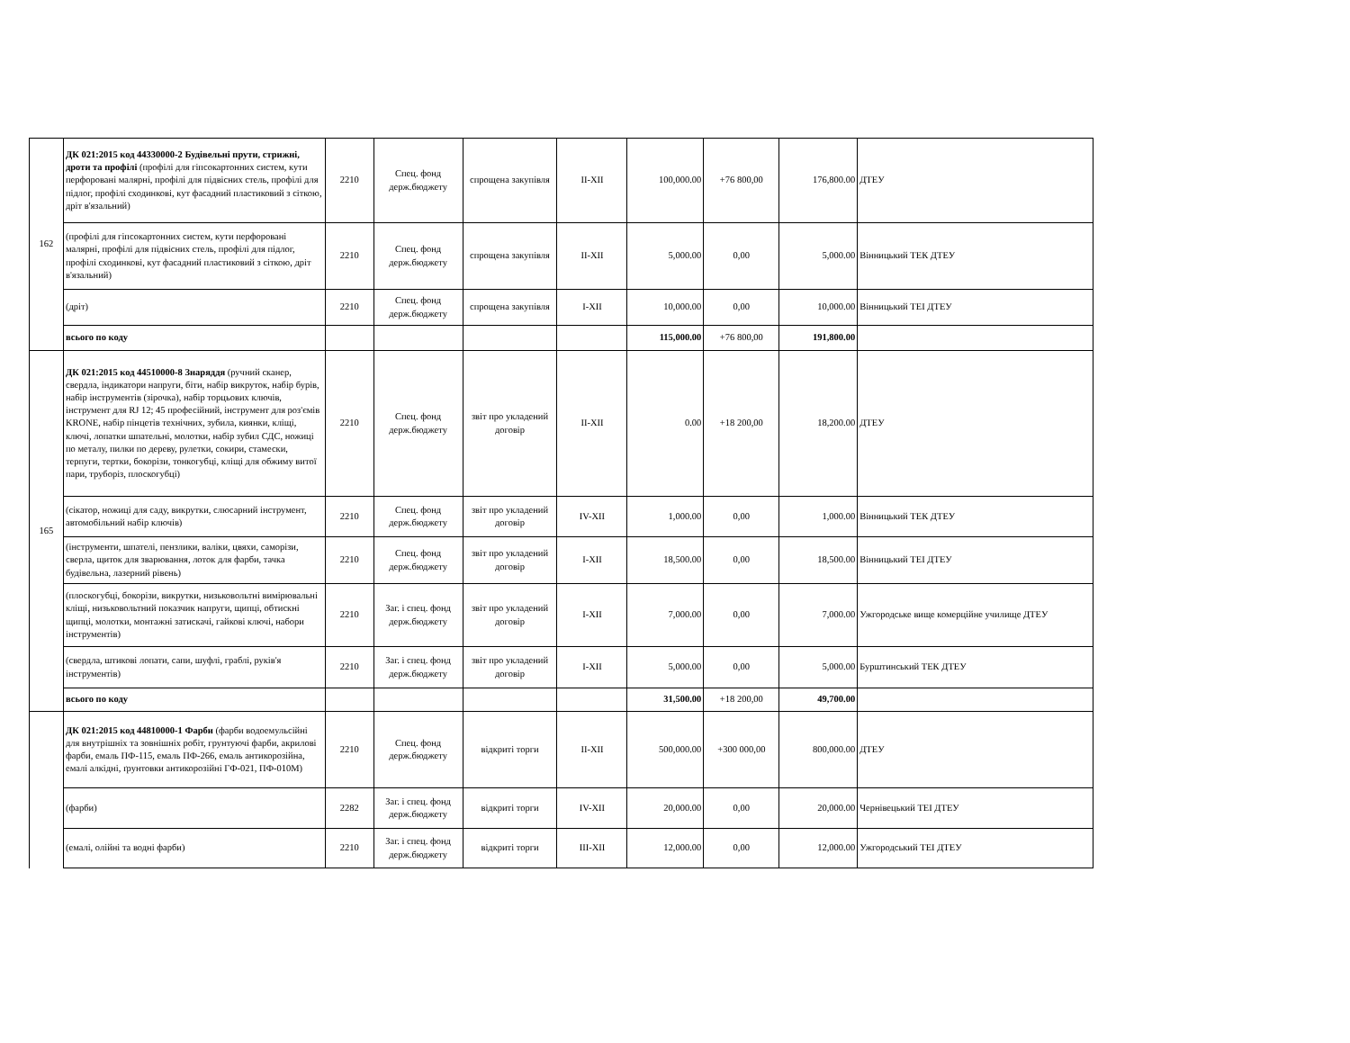| 162 | ДК 021:2015 код 44330000-2 Будівельні прути, стрижні, дроти та профілі (профілі для гіпсокартонних систем, кути перфоровані малярні, профілі для підвісних стель, профілі для підлог, профілі сходинкові, кут фасадний пластиковий з сіткою, дріт в'язальний) | 2210 | Спец. фонд держ.бюджету | спрощена закупівля | II-XII | 100,000.00 | +76 800,00 | 176,800.00 | ДТЕУ |
| | (профілі для гіпсокартонних систем, кути перфоровані малярні, профілі для підвісних стель, профілі для підлог, профілі сходинкові, кут фасадний пластиковий з сіткою, дріт в'язальний) | 2210 | Спец. фонд держ.бюджету | спрощена закупівля | II-XII | 5,000.00 | 0,00 | 5,000.00 | Вінницький ТЕК ДТЕУ |
| | (дріт) | 2210 | Спец. фонд держ.бюджету | спрощена закупівля | I-XII | 10,000.00 | 0,00 | 10,000.00 | Вінницький ТЕІ ДТЕУ |
| | всього по коду | | | | | 115,000.00 | +76 800,00 | 191,800.00 | |
| 165 | ДК 021:2015 код 44510000-8 Знаряддя (ручний сканер, свердла, індикатори напруги, біти, набір викруток, набір бурів, набір інструментів (зірочка), набір торцьових ключів, інструмент для RJ 12; 45 професійний, інструмент для роз'ємів KRONE, набір пінцетів технічних, зубила, киянки, кліщі, ключі, лопатки шпательні, молотки, набір зубил СДС, ножиці по металу, пилки по дереву, рулетки, сокири, стамески, терпуги, тертки, бокорізи, тонкогубці, кліщі для обжиму витої пари, труборіз, плоскогубці) | 2210 | Спец. фонд держ.бюджету | звіт про укладений договір | II-XII | 0.00 | +18 200,00 | 18,200.00 | ДТЕУ |
| | (сікатор, ножиці для саду, викрутки, слюсарний інструмент, автомобільний набір ключів) | 2210 | Спец. фонд держ.бюджету | звіт про укладений договір | IV-XII | 1,000.00 | 0,00 | 1,000.00 | Вінницький ТЕК ДТЕУ |
| | (інструменти, шпателі, пензлики, валіки, цвяхи, саморізи, сверла, щиток для зварювання, лоток для фарби, тачка будівельна, лазерний рівень) | 2210 | Спец. фонд держ.бюджету | звіт про укладений договір | I-XII | 18,500.00 | 0,00 | 18,500.00 | Вінницький ТЕІ ДТЕУ |
| | (плоскогубці, бокорізи, викрутки, низьковольтні вимірювальні кліщі, низьковольтний показчик напруги, щипці, обтискні щипці, молотки, монтажні затискачі, гайкові ключі, набори інструментів) | 2210 | Заг. і спец. фонд держ.бюджету | звіт про укладений договір | I-XII | 7,000.00 | 0,00 | 7,000.00 | Ужгородське вище комерційне училище ДТЕУ |
| | (свердла, штикові лопати, сапи, шуфлі, граблі, руків'я інструментів) | 2210 | Заг. і спец. фонд держ.бюджету | звіт про укладений договір | I-XII | 5,000.00 | 0,00 | 5,000.00 | Бурштинський ТЕК ДТЕУ |
| | всього по коду | | | | | 31,500.00 | +18 200,00 | 49,700.00 | |
| | ДК 021:2015 код 44810000-1 Фарби (фарби водоемульсійні для внутрішніх та зовнішніх робіт, грунтуючі фарби, акрилові фарби, емаль ПФ-115, емаль ПФ-266, емаль антикорозійна, емалі алкідні, ґрунтовки антикорозійні ГФ-021, ПФ-010М) | 2210 | Спец. фонд держ.бюджету | відкриті торги | II-XII | 500,000.00 | +300 000,00 | 800,000.00 | ДТЕУ |
| | (фарби) | 2282 | Заг. і спец. фонд держ.бюджету | відкриті торги | IV-XII | 20,000.00 | 0,00 | 20,000.00 | Чернівецький ТЕІ ДТЕУ |
| | (емалі, олійні та водні фарби) | 2210 | Заг. і спец. фонд держ.бюджету | відкриті торги | III-XII | 12,000.00 | 0,00 | 12,000.00 | Ужгородський ТЕІ ДТЕУ |